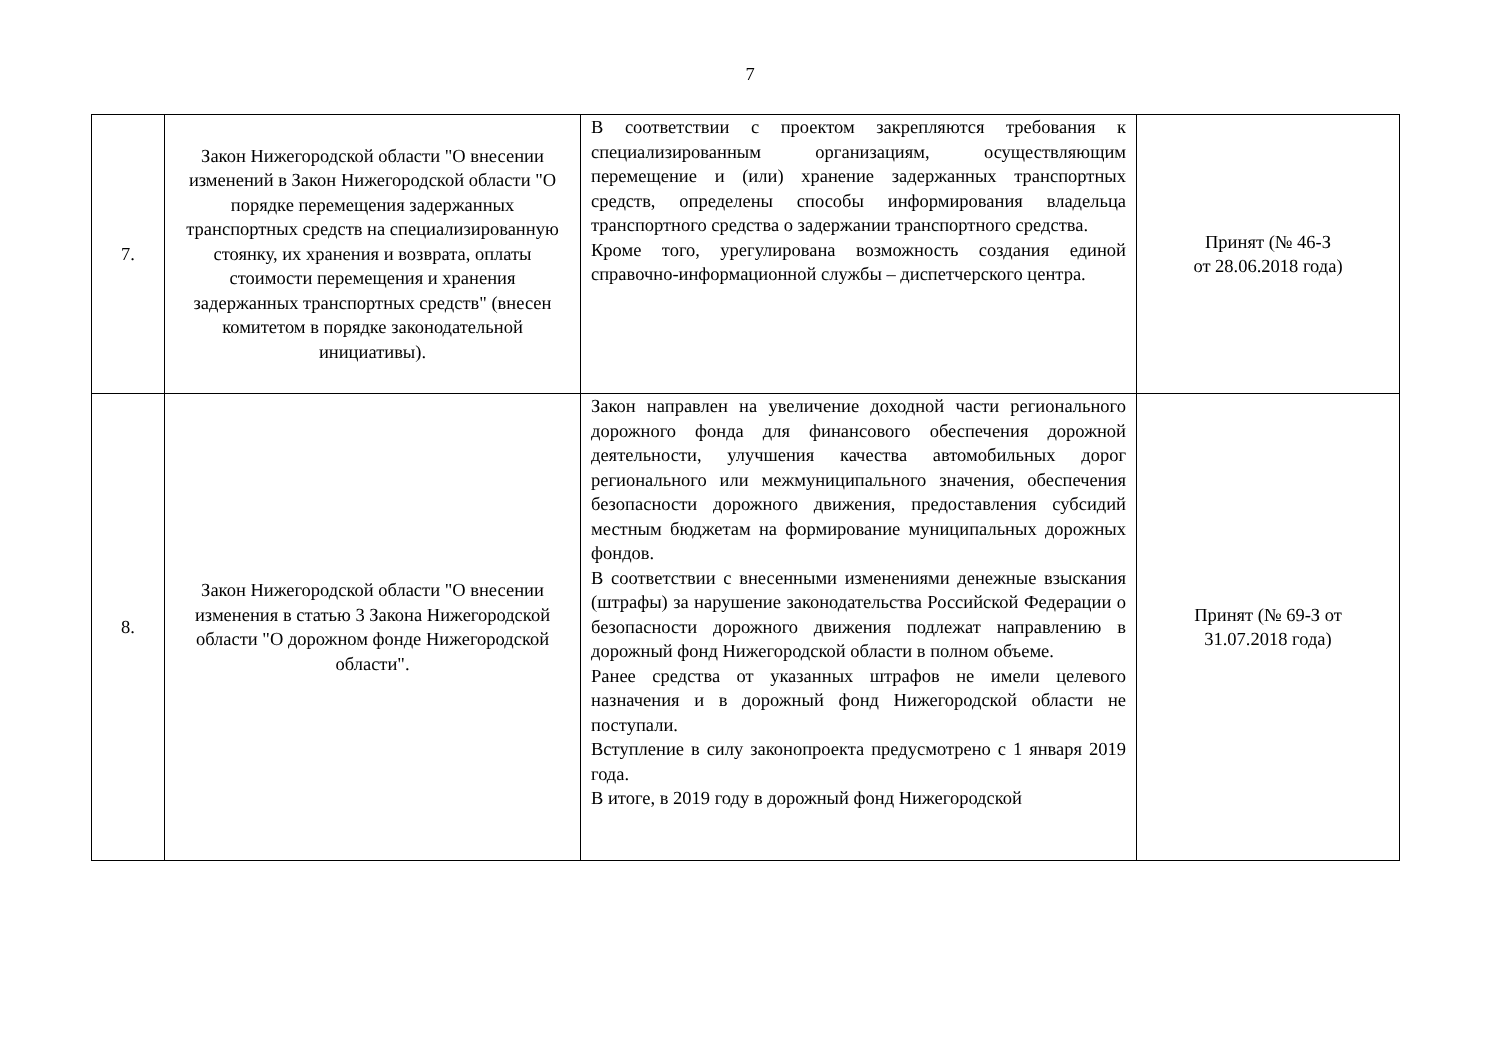7
| 7. | Закон Нижегородской области "О внесении изменений в Закон Нижегородской области "О порядке перемещения задержанных транспортных средств на специализированную стоянку, их хранения и возврата, оплаты стоимости перемещения и хранения задержанных транспортных средств" (внесен комитетом в порядке законодательной инициативы). | В соответствии с проектом закрепляются требования к специализированным организациям, осуществляющим перемещение и (или) хранение задержанных транспортных средств, определены способы информирования владельца транспортного средства о задержании транспортного средства. Кроме того, урегулирована возможность создания единой справочно-информационной службы – диспетчерского центра. | Принят (№ 46-З от 28.06.2018 года) |
| 8. | Закон Нижегородской области "О внесении изменения в статью 3 Закона Нижегородской области "О дорожном фонде Нижегородской области". | Закон направлен на увеличение доходной части регионального дорожного фонда для финансового обеспечения дорожной деятельности, улучшения качества автомобильных дорог регионального или межмуниципального значения, обеспечения безопасности дорожного движения, предоставления субсидий местным бюджетам на формирование муниципальных дорожных фондов. В соответствии с внесенными изменениями денежные взыскания (штрафы) за нарушение законодательства Российской Федерации о безопасности дорожного движения подлежат направлению в дорожный фонд Нижегородской области в полном объеме. Ранее средства от указанных штрафов не имели целевого назначения и в дорожный фонд Нижегородской области не поступали. Вступление в силу законопроекта предусмотрено с 1 января 2019 года. В итоге, в 2019 году в дорожный фонд Нижегородской | Принят (№ 69-З от 31.07.2018 года) |